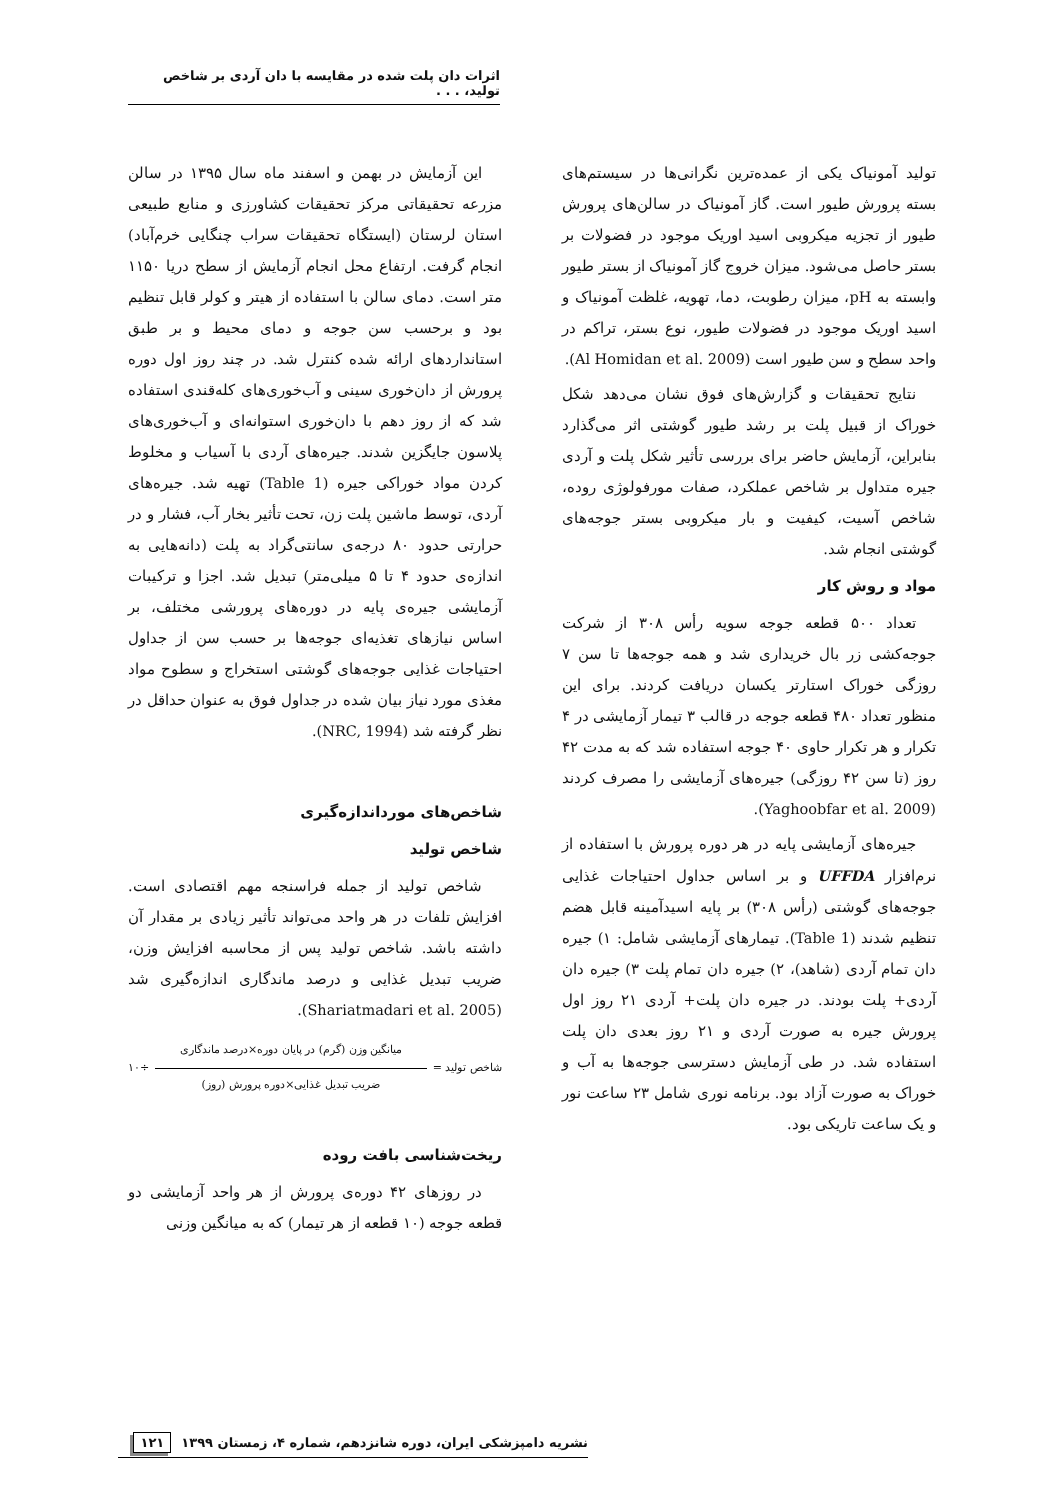اثرات دان پلت شده در مقایسه با دان آردی بر شاخص تولید، . . .
تولید آمونیاک یکی از عمده‌ترین نگرانی‌ها در سیستم‌های بسته پرورش طیور است. گاز آمونیاک در سالن‌های پرورش طیور از تجزیه میکروبی اسید اوریک موجود در فضولات بر بستر حاصل می‌شود. میزان خروج گاز آمونیاک از بستر طیور وابسته به pH، میزان رطوبت، دما، تهویه، غلظت آمونیاک و اسید اوریک موجود در فضولات طیور، نوع بستر، تراکم در واحد سطح و سن طیور است (Al Homidan et al. 2009).
نتایج تحقیقات و گزارش‌های فوق نشان می‌دهد شکل خوراک از قبیل پلت بر رشد طیور گوشتی اثر می‌گذارد بنابراین، آزمایش حاضر برای بررسی تأثیر شکل پلت و آردی جیره متداول بر شاخص عملکرد، صفات مورفولوژی روده، شاخص آسیت، کیفیت و بار میکروبی بستر جوجه‌های گوشتی انجام شد.
مواد و روش کار
تعداد ۵۰۰ قطعه جوجه سویه رأس ۳۰۸ از شرکت جوجه‌کشی زر بال خریداری شد و همه جوجه‌ها تا سن ۷ روزگی خوراک استارتر یکسان دریافت کردند. برای این منظور تعداد ۴۸۰ قطعه جوجه در قالب ۳ تیمار آزمایشی در ۴ تکرار و هر تکرار حاوی ۴۰ جوجه استفاده شد که به مدت ۴۲ روز (تا سن ۴۲ روزگی) جیره‌های آزمایشی را مصرف کردند (Yaghoobfar et al. 2009).
جیره‌های آزمایشی پایه در هر دوره پرورش با استفاده از نرم‌افزار UFFDA و بر اساس جداول احتیاجات غذایی جوجه‌های گوشتی (رأس ۳۰۸) بر پایه اسیدآمینه قابل هضم تنظیم شدند (Table 1). تیمارهای آزمایشی شامل: ۱) جیره دان تمام آردی (شاهد)، ۲) جیره دان تمام پلت ۳) جیره دان آردی+ پلت بودند. در جیره دان پلت+ آردی ۲۱ روز اول پرورش جیره به صورت آردی و ۲۱ روز بعدی دان پلت استفاده شد. در طی آزمایش دسترسی جوجه‌ها به آب و خوراک به صورت آزاد بود. برنامه نوری شامل ۲۳ ساعت نور و یک ساعت تاریکی بود.
این آزمایش در بهمن و اسفند ماه سال ۱۳۹۵ در سالن مزرعه تحقیقاتی مرکز تحقیقات کشاورزی و منابع طبیعی استان لرستان (ایستگاه تحقیقات سراب چنگایی خرم‌آباد) انجام گرفت. ارتفاع محل انجام آزمایش از سطح دریا ۱۱۵۰ متر است. دمای سالن با استفاده از هیتر و کولر قابل تنظیم بود و برحسب سن جوجه و دمای محیط و بر طبق استانداردهای ارائه شده کنترل شد. در چند روز اول دوره پرورش از دان‌خوری سینی و آب‌خوری‌های کله‌قندی استفاده شد که از روز دهم با دان‌خوری استوانه‌ای و آب‌خوری‌های پلاسون جایگزین شدند. جیره‌های آردی با آسیاب و مخلوط کردن مواد خوراکی جیره (Table 1) تهیه شد. جیره‌های آردی، توسط ماشین پلت زن، تحت تأثیر بخار آب، فشار و در حرارتی حدود ۸۰ درجه‌ی سانتی‌گراد به پلت (دانه‌هایی به اندازه‌ی حدود ۴ تا ۵ میلی‌متر) تبدیل شد. اجزا و ترکیبات آزمایشی جیره‌ی پایه در دوره‌های پرورشی مختلف، بر اساس نیازهای تغذیه‌ای جوجه‌ها بر حسب سن از جداول احتیاجات غذایی جوجه‌های گوشتی استخراج و سطوح مواد مغذی مورد نیاز بیان شده در جداول فوق به عنوان حداقل در نظر گرفته شد (NRC, 1994).
شاخص‌های مورداندازه‌گیری
شاخص تولید
شاخص تولید از جمله فراسنجه مهم اقتصادی است. افزایش تلفات در هر واحد می‌تواند تأثیر زیادی بر مقدار آن داشته باشد. شاخص تولید پس از محاسبه افزایش وزن، ضریب تبدیل غذایی و درصد ماندگاری اندازه‌گیری شد (Shariatmadari et al. 2005).
شاخص تولید =
میانگین وزن (گرم) در پایان دوره×درصد ماندگاری
ضریب تبدیل غذایی×دوره پرورش (روز)
÷۱۰
ریخت‌شناسی بافت روده
در روزهای ۴۲ دوره‌ی پرورش از هر واحد آزمایشی دو قطعه جوجه (۱۰ قطعه از هر تیمار) که به میانگین وزنی
نشریه دامپزشکی ایران، دوره شانزدهم، شماره ۴، زمستان ۱۳۹۹ ۱۲۱